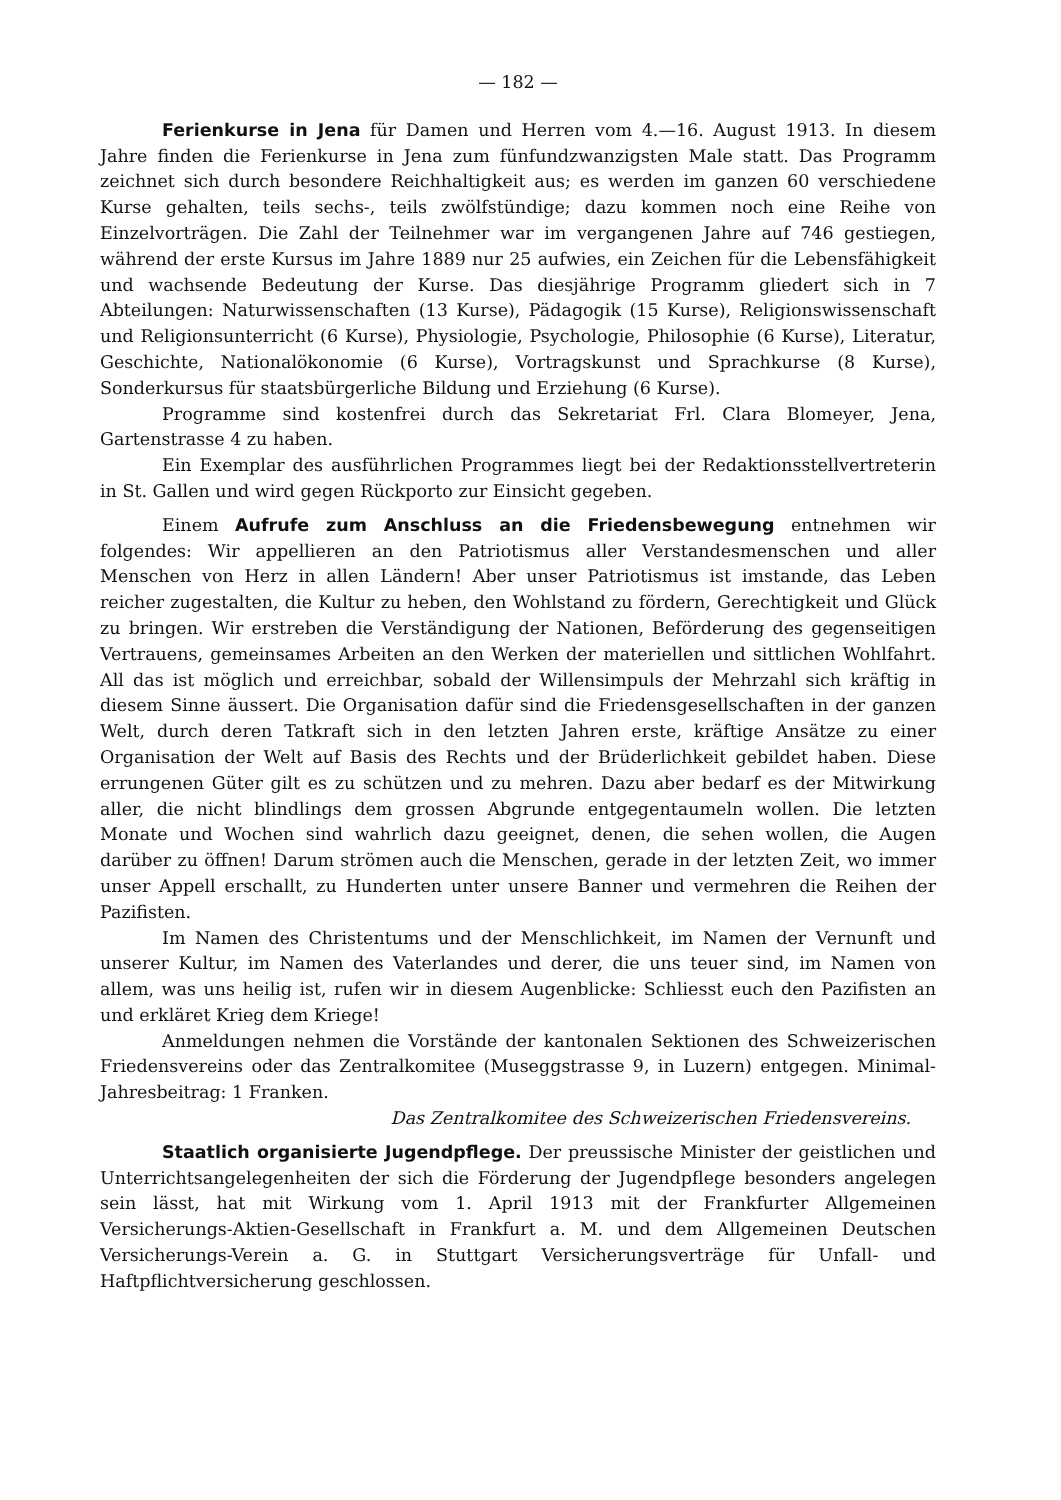— 182 —
Ferienkurse in Jena für Damen und Herren vom 4.—16. August 1913. In diesem Jahre finden die Ferienkurse in Jena zum fünfundzwanzigsten Male statt. Das Programm zeichnet sich durch besondere Reichhaltigkeit aus; es werden im ganzen 60 verschiedene Kurse gehalten, teils sechs-, teils zwölfstündige; dazu kommen noch eine Reihe von Einzelvorträgen. Die Zahl der Teilnehmer war im vergangenen Jahre auf 746 gestiegen, während der erste Kursus im Jahre 1889 nur 25 aufwies, ein Zeichen für die Lebensfähigkeit und wachsende Bedeutung der Kurse. Das diesjährige Programm gliedert sich in 7 Abteilungen: Naturwissenschaften (13 Kurse), Pädagogik (15 Kurse), Religionswissenschaft und Religionsunterricht (6 Kurse), Physiologie, Psychologie, Philosophie (6 Kurse), Literatur, Geschichte, Nationalökonomie (6 Kurse), Vortragskunst und Sprachkurse (8 Kurse), Sonderkursus für staatsbürgerliche Bildung und Erziehung (6 Kurse).
Programme sind kostenfrei durch das Sekretariat Frl. Clara Blomeyer, Jena, Gartenstrasse 4 zu haben.
Ein Exemplar des ausführlichen Programmes liegt bei der Redaktionsstellvertreterin in St. Gallen und wird gegen Rückporto zur Einsicht gegeben.
Einem Aufrufe zum Anschluss an die Friedensbewegung entnehmen wir folgendes: Wir appellieren an den Patriotismus aller Verstandesmenschen und aller Menschen von Herz in allen Ländern! Aber unser Patriotismus ist imstande, das Leben reicher zugestalten, die Kultur zu heben, den Wohlstand zu fördern, Gerechtigkeit und Glück zu bringen. Wir erstreben die Verständigung der Nationen, Beförderung des gegenseitigen Vertrauens, gemeinsames Arbeiten an den Werken der materiellen und sittlichen Wohlfahrt. All das ist möglich und erreichbar, sobald der Willensimpuls der Mehrzahl sich kräftig in diesem Sinne äussert. Die Organisation dafür sind die Friedensgesellschaften in der ganzen Welt, durch deren Tatkraft sich in den letzten Jahren erste, kräftige Ansätze zu einer Organisation der Welt auf Basis des Rechts und der Brüderlichkeit gebildet haben. Diese errungenen Güter gilt es zu schützen und zu mehren. Dazu aber bedarf es der Mitwirkung aller, die nicht blindlings dem grossen Abgrunde entgegentaumeln wollen. Die letzten Monate und Wochen sind wahrlich dazu geeignet, denen, die sehen wollen, die Augen darüber zu öffnen! Darum strömen auch die Menschen, gerade in der letzten Zeit, wo immer unser Appell erschallt, zu Hunderten unter unsere Banner und vermehren die Reihen der Pazifisten.
Im Namen des Christentums und der Menschlichkeit, im Namen der Vernunft und unserer Kultur, im Namen des Vaterlandes und derer, die uns teuer sind, im Namen von allem, was uns heilig ist, rufen wir in diesem Augenblicke: Schliesst euch den Pazifisten an und erkläret Krieg dem Kriege!
Anmeldungen nehmen die Vorstände der kantonalen Sektionen des Schweizerischen Friedensvereins oder das Zentralkomitee (Museggstrasse 9, in Luzern) entgegen. Minimal-Jahresbeitrag: 1 Franken.
Das Zentralkomitee des Schweizerischen Friedensvereins.
Staatlich organisierte Jugendpflege. Der preussische Minister der geistlichen und Unterrichtsangelegenheiten der sich die Förderung der Jugendpflege besonders angelegen sein lässt, hat mit Wirkung vom 1. April 1913 mit der Frankfurter Allgemeinen Versicherungs-Aktien-Gesellschaft in Frankfurt a. M. und dem Allgemeinen Deutschen Versicherungs-Verein a. G. in Stuttgart Versicherungsverträge für Unfall- und Haftpflichtversicherung geschlossen.